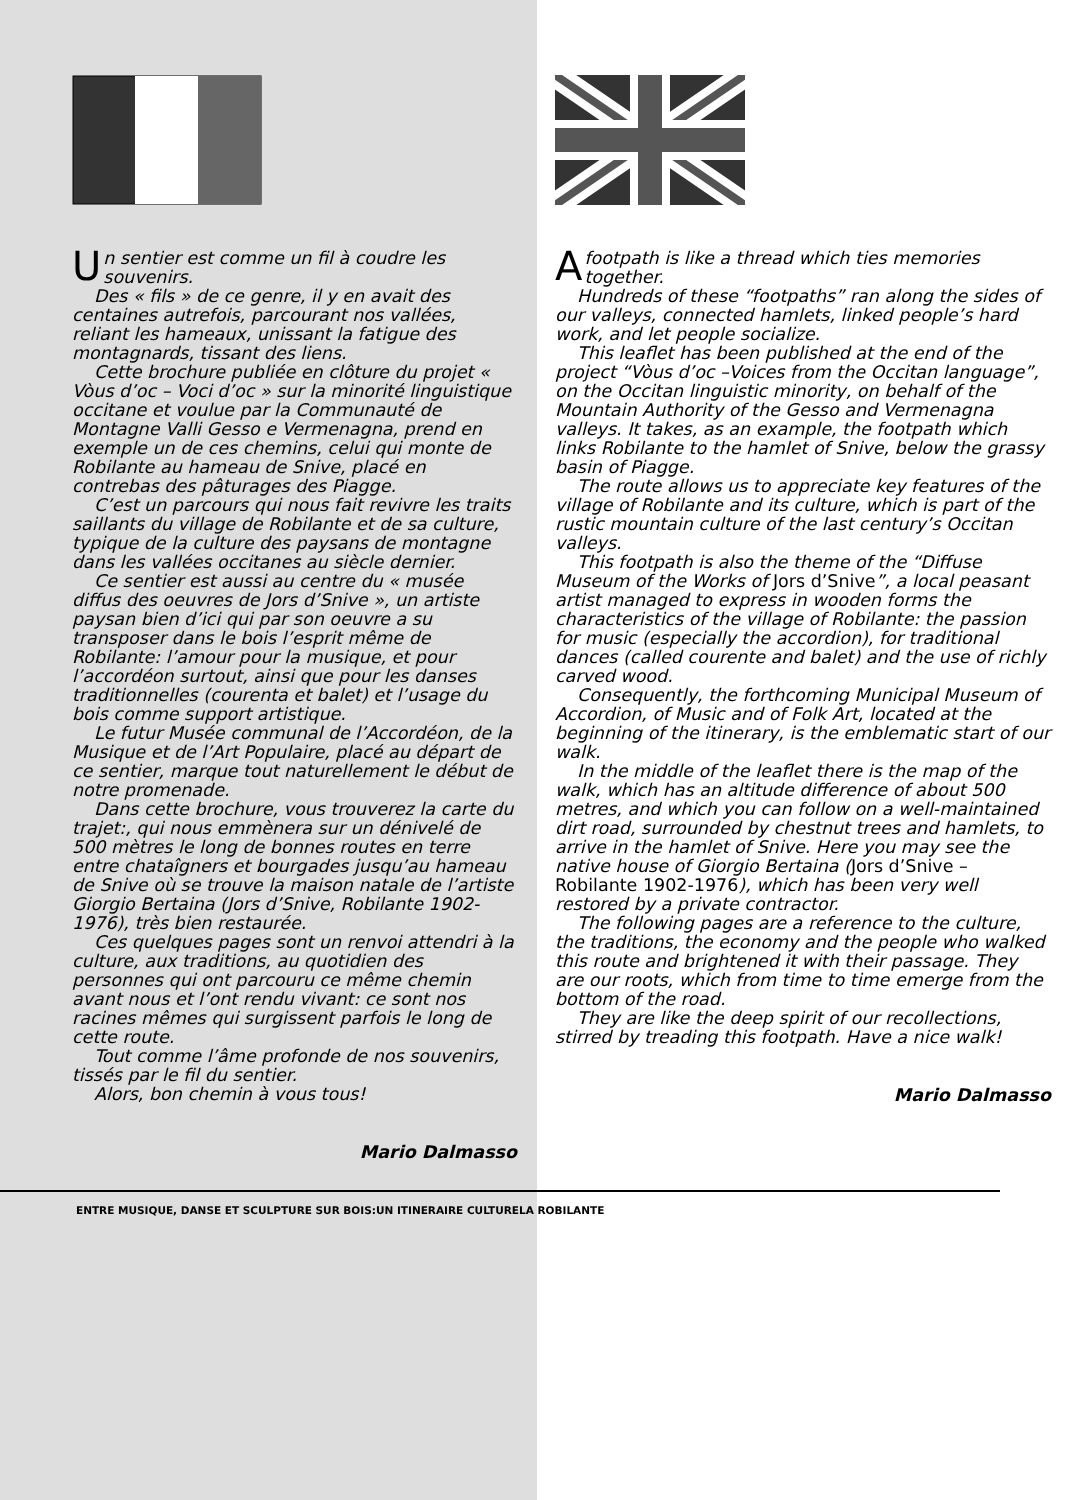Un sentier est comme un fil à coudre les souvenirs.
Des « fils » de ce genre, il y en avait des centaines autrefois, parcourant nos vallées, reliant les hameaux, unissant la fatigue des montagnards, tissant des liens.
Cette brochure publiée en clôture du projet « Vòus d’oc – Voci d’oc » sur la minorité linguistique occitane et voulue par la Communauté de Montagne Valli Gesso e Vermenagna, prend en exemple un de ces chemins, celui qui monte de Robilante au hameau de Snive, placé en contrebas des pâturages des Piagge.
C’est un parcours qui nous fait revivre les traits saillants du village de Robilante et de sa culture, typique de la culture des paysans de montagne dans les vallées occitanes au siècle dernier.
Ce sentier est aussi au centre du « musée diffus des oeuvres de Jors d’Snive », un artiste paysan bien d’ici qui par son oeuvre a su transposer dans le bois l’esprit même de Robilante: l’amour pour la musique, et pour l’accordéon surtout, ainsi que pour les danses traditionnelles (courenta et balet) et l’usage du bois comme support artistique.
Le futur Musée communal de l’Accordéon, de la Musique et de l’Art Populaire, placé au départ de ce sentier, marque tout naturellement le début de notre promenade.
Dans cette brochure, vous trouverez la carte du trajet:, qui nous emmènera sur un dénivelé de 500 mètres le long de bonnes routes en terre entre chataîgners et bourgades jusqu’au hameau de Snive où se trouve la maison natale de l’artiste Giorgio Bertaina (Jors d’Snive, Robilante 1902-1976), très bien restaurée.
Ces quelques pages sont un renvoi attendri à la culture, aux traditions, au quotidien des personnes qui ont parcouru ce même chemin avant nous et l’ont rendu vivant: ce sont nos racines mêmes qui surgissent parfois le long de cette route.
Tout comme l’âme profonde de nos souvenirs, tissés par le fil du sentier.
Alors, bon chemin à vous tous!
Mario Dalmasso
Afootpath is like a thread which ties memories together.
Hundreds of these “footpaths” ran along the sides of our valleys, connected hamlets, linked people’s hard work, and let people socialize.
This leaflet has been published at the end of the project “Vòus d’oc –Voices from the Occitan language”, on the Occitan linguistic minority, on behalf of the Mountain Authority of the Gesso and Vermenagna valleys. It takes, as an example, the footpath which links Robilante to the hamlet of Snive, below the grassy basin of Piagge.
The route allows us to appreciate key features of the village of Robilante and its culture, which is part of the rustic mountain culture of the last century’s Occitan valleys.
This footpath is also the theme of the “Diffuse Museum of the Works of Jors d’Snive”, a local peasant artist managed to express in wooden forms the characteristics of the village of Robilante: the passion for music (especially the accordion), for traditional dances (called courente and balet) and the use of richly carved wood.
Consequently, the forthcoming Municipal Museum of Accordion, of Music and of Folk Art, located at the beginning of the itinerary, is the emblematic start of our walk.
In the middle of the leaflet there is the map of the walk, which has an altitude difference of about 500 metres, and which you can follow on a well-maintained dirt road, surrounded by chestnut trees and hamlets, to arrive in the hamlet of Snive. Here you may see the native house of Giorgio Bertaina (Jors d’Snive – Robilante 1902-1976), which has been very well restored by a private contractor.
The following pages are a reference to the culture, the traditions, the economy and the people who walked this route and brightened it with their passage. They are our roots, which from time to time emerge from the bottom of the road.
They are like the deep spirit of our recollections, stirred by treading this footpath. Have a nice walk!
Mario Dalmasso
ENTRE MUSIQUE, DANSE ET SCULPTURE SUR BOIS:UN ITINERAIRE CULTURELA ROBILANTE